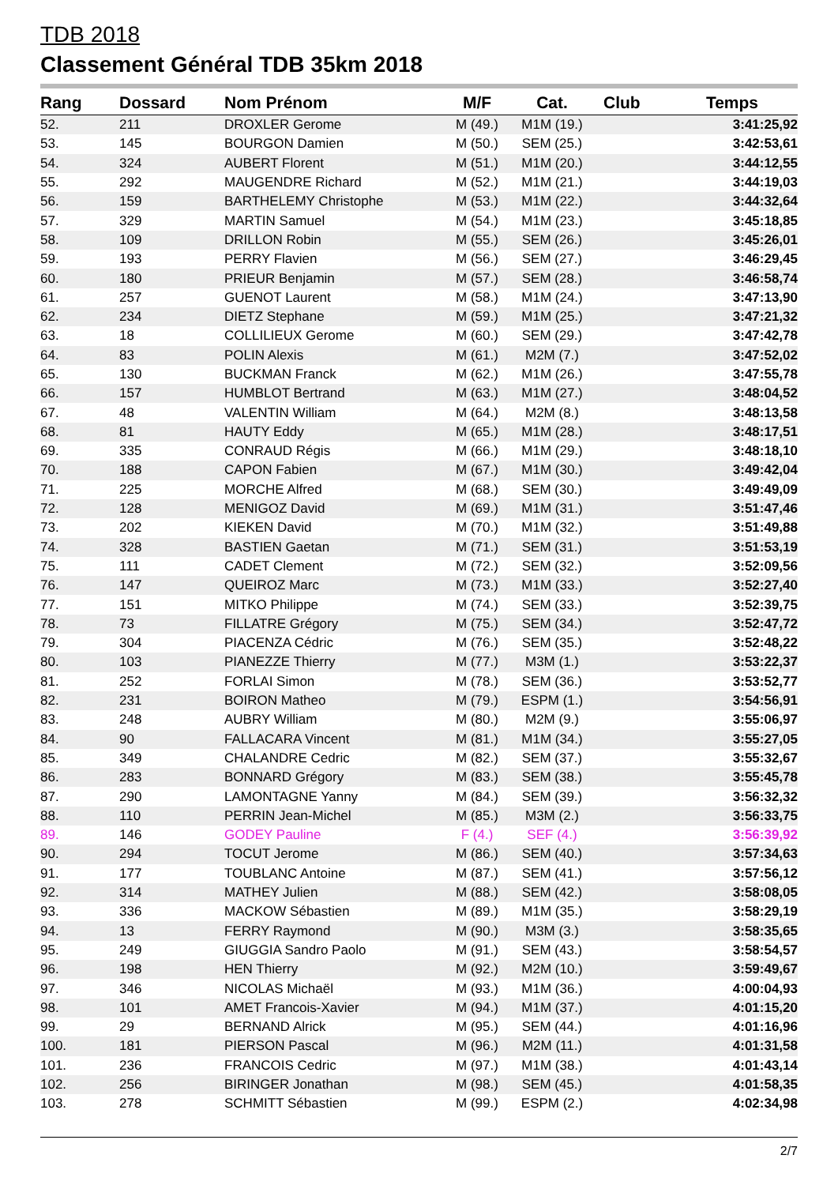TDB 2018
Classement Général TDB 35km 2018
| Rang | Dossard | Nom Prénom | M/F | Cat. | Club | Temps |
| --- | --- | --- | --- | --- | --- | --- |
| 52. | 211 | DROXLER Gerome | M (49.) | M1M (19.) | | 3:41:25,92 |
| 53. | 145 | BOURGON Damien | M (50.) | SEM (25.) | | 3:42:53,61 |
| 54. | 324 | AUBERT Florent | M (51.) | M1M (20.) | | 3:44:12,55 |
| 55. | 292 | MAUGENDRE Richard | M (52.) | M1M (21.) | | 3:44:19,03 |
| 56. | 159 | BARTHELEMY Christophe | M (53.) | M1M (22.) | | 3:44:32,64 |
| 57. | 329 | MARTIN Samuel | M (54.) | M1M (23.) | | 3:45:18,85 |
| 58. | 109 | DRILLON Robin | M (55.) | SEM (26.) | | 3:45:26,01 |
| 59. | 193 | PERRY Flavien | M (56.) | SEM (27.) | | 3:46:29,45 |
| 60. | 180 | PRIEUR Benjamin | M (57.) | SEM (28.) | | 3:46:58,74 |
| 61. | 257 | GUENOT Laurent | M (58.) | M1M (24.) | | 3:47:13,90 |
| 62. | 234 | DIETZ Stephane | M (59.) | M1M (25.) | | 3:47:21,32 |
| 63. | 18 | COLLILIEUX Gerome | M (60.) | SEM (29.) | | 3:47:42,78 |
| 64. | 83 | POLIN Alexis | M (61.) | M2M (7.) | | 3:47:52,02 |
| 65. | 130 | BUCKMAN Franck | M (62.) | M1M (26.) | | 3:47:55,78 |
| 66. | 157 | HUMBLOT Bertrand | M (63.) | M1M (27.) | | 3:48:04,52 |
| 67. | 48 | VALENTIN William | M (64.) | M2M (8.) | | 3:48:13,58 |
| 68. | 81 | HAUTY Eddy | M (65.) | M1M (28.) | | 3:48:17,51 |
| 69. | 335 | CONRAUD Régis | M (66.) | M1M (29.) | | 3:48:18,10 |
| 70. | 188 | CAPON Fabien | M (67.) | M1M (30.) | | 3:49:42,04 |
| 71. | 225 | MORCHE Alfred | M (68.) | SEM (30.) | | 3:49:49,09 |
| 72. | 128 | MENIGOZ David | M (69.) | M1M (31.) | | 3:51:47,46 |
| 73. | 202 | KIEKEN David | M (70.) | M1M (32.) | | 3:51:49,88 |
| 74. | 328 | BASTIEN Gaetan | M (71.) | SEM (31.) | | 3:51:53,19 |
| 75. | 111 | CADET Clement | M (72.) | SEM (32.) | | 3:52:09,56 |
| 76. | 147 | QUEIROZ Marc | M (73.) | M1M (33.) | | 3:52:27,40 |
| 77. | 151 | MITKO Philippe | M (74.) | SEM (33.) | | 3:52:39,75 |
| 78. | 73 | FILLATRE Grégory | M (75.) | SEM (34.) | | 3:52:47,72 |
| 79. | 304 | PIACENZA Cédric | M (76.) | SEM (35.) | | 3:52:48,22 |
| 80. | 103 | PIANEZZE Thierry | M (77.) | M3M (1.) | | 3:53:22,37 |
| 81. | 252 | FORLAI Simon | M (78.) | SEM (36.) | | 3:53:52,77 |
| 82. | 231 | BOIRON Matheo | M (79.) | ESPM (1.) | | 3:54:56,91 |
| 83. | 248 | AUBRY William | M (80.) | M2M (9.) | | 3:55:06,97 |
| 84. | 90 | FALLACARA Vincent | M (81.) | M1M (34.) | | 3:55:27,05 |
| 85. | 349 | CHALANDRE Cedric | M (82.) | SEM (37.) | | 3:55:32,67 |
| 86. | 283 | BONNARD Grégory | M (83.) | SEM (38.) | | 3:55:45,78 |
| 87. | 290 | LAMONTAGNE Yanny | M (84.) | SEM (39.) | | 3:56:32,32 |
| 88. | 110 | PERRIN Jean-Michel | M (85.) | M3M (2.) | | 3:56:33,75 |
| 89. | 146 | GODEY Pauline | F (4.) | SEF (4.) | | 3:56:39,92 |
| 90. | 294 | TOCUT Jerome | M (86.) | SEM (40.) | | 3:57:34,63 |
| 91. | 177 | TOUBLANC Antoine | M (87.) | SEM (41.) | | 3:57:56,12 |
| 92. | 314 | MATHEY Julien | M (88.) | SEM (42.) | | 3:58:08,05 |
| 93. | 336 | MACKOW Sébastien | M (89.) | M1M (35.) | | 3:58:29,19 |
| 94. | 13 | FERRY Raymond | M (90.) | M3M (3.) | | 3:58:35,65 |
| 95. | 249 | GIUGGIA Sandro Paolo | M (91.) | SEM (43.) | | 3:58:54,57 |
| 96. | 198 | HEN Thierry | M (92.) | M2M (10.) | | 3:59:49,67 |
| 97. | 346 | NICOLAS Michaël | M (93.) | M1M (36.) | | 4:00:04,93 |
| 98. | 101 | AMET Francois-Xavier | M (94.) | M1M (37.) | | 4:01:15,20 |
| 99. | 29 | BERNAND Alrick | M (95.) | SEM (44.) | | 4:01:16,96 |
| 100. | 181 | PIERSON Pascal | M (96.) | M2M (11.) | | 4:01:31,58 |
| 101. | 236 | FRANCOIS Cedric | M (97.) | M1M (38.) | | 4:01:43,14 |
| 102. | 256 | BIRINGER Jonathan | M (98.) | SEM (45.) | | 4:01:58,35 |
| 103. | 278 | SCHMITT Sébastien | M (99.) | ESPM (2.) | | 4:02:34,98 |
2/7